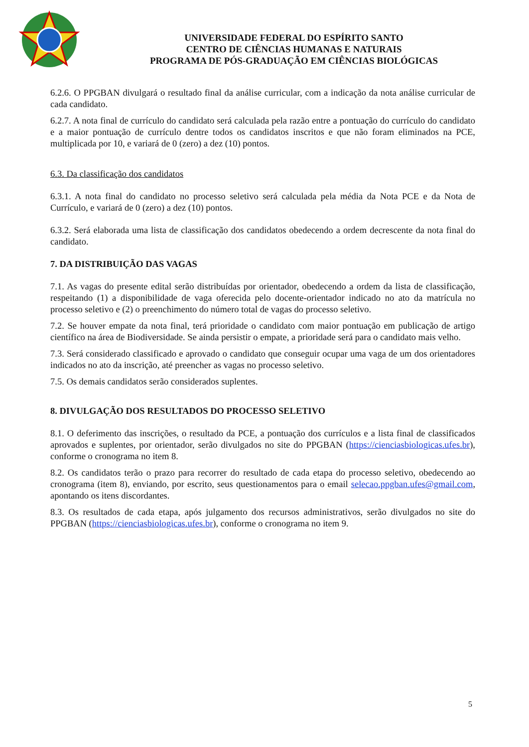UNIVERSIDADE FEDERAL DO ESPÍRITO SANTO
CENTRO DE CIÊNCIAS HUMANAS E NATURAIS
PROGRAMA DE PÓS-GRADUAÇÃO EM CIÊNCIAS BIOLÓGICAS
6.2.6. O PPGBAN divulgará o resultado final da análise curricular, com a indicação da nota análise curricular de cada candidato.
6.2.7. A nota final de currículo do candidato será calculada pela razão entre a pontuação do currículo do candidato e a maior pontuação de currículo dentre todos os candidatos inscritos e que não foram eliminados na PCE, multiplicada por 10, e variará de 0 (zero) a dez (10) pontos.
6.3. Da classificação dos candidatos
6.3.1. A nota final do candidato no processo seletivo será calculada pela média da Nota PCE e da Nota de Currículo, e variará de 0 (zero) a dez (10) pontos.
6.3.2. Será elaborada uma lista de classificação dos candidatos obedecendo a ordem decrescente da nota final do candidato.
7. DA DISTRIBUIÇÃO DAS VAGAS
7.1. As vagas do presente edital serão distribuídas por orientador, obedecendo a ordem da lista de classificação, respeitando (1) a disponibilidade de vaga oferecida pelo docente-orientador indicado no ato da matrícula no processo seletivo e (2) o preenchimento do número total de vagas do processo seletivo.
7.2. Se houver empate da nota final, terá prioridade o candidato com maior pontuação em publicação de artigo científico na área de Biodiversidade. Se ainda persistir o empate, a prioridade será para o candidato mais velho.
7.3. Será considerado classificado e aprovado o candidato que conseguir ocupar uma vaga de um dos orientadores indicados no ato da inscrição, até preencher as vagas no processo seletivo.
7.5. Os demais candidatos serão considerados suplentes.
8. DIVULGAÇÃO DOS RESULTADOS DO PROCESSO SELETIVO
8.1. O deferimento das inscrições, o resultado da PCE, a pontuação dos currículos e a lista final de classificados aprovados e suplentes, por orientador, serão divulgados no site do PPGBAN (https://cienciasbiologicas.ufes.br), conforme o cronograma no item 8.
8.2. Os candidatos terão o prazo para recorrer do resultado de cada etapa do processo seletivo, obedecendo ao cronograma (item 8), enviando, por escrito, seus questionamentos para o email selecao.ppgban.ufes@gmail.com, apontando os itens discordantes.
8.3. Os resultados de cada etapa, após julgamento dos recursos administrativos, serão divulgados no site do PPGBAN (https://cienciasbiologicas.ufes.br), conforme o cronograma no item 9.
5